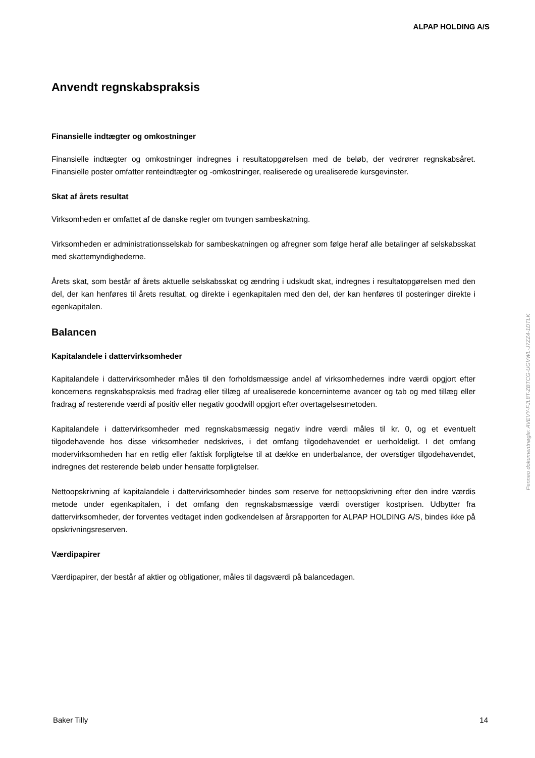ALPAP HOLDING A/S
Anvendt regnskabspraksis
Finansielle indtægter og omkostninger
Finansielle indtægter og omkostninger indregnes i resultatopgørelsen med de beløb, der vedrører regnskabsåret. Finansielle poster omfatter renteindtægter og -omkostninger, realiserede og urealiserede kursgevinster.
Skat af årets resultat
Virksomheden er omfattet af de danske regler om tvungen sambeskatning.
Virksomheden er administrationsselskab for sambeskatningen og afregner som følge heraf alle betalinger af selskabsskat med skattemyndighederne.
Årets skat, som består af årets aktuelle selskabsskat og ændring i udskudt skat, indregnes i resultatopgørelsen med den del, der kan henføres til årets resultat, og direkte i egenkapitalen med den del, der kan henføres til posteringer direkte i egenkapitalen.
Balancen
Kapitalandele i dattervirksomheder
Kapitalandele i dattervirksomheder måles til den forholdsmæssige andel af virksomhedernes indre værdi opgjort efter koncernens regnskabspraksis med fradrag eller tillæg af urealiserede koncerninterne avancer og tab og med tillæg eller fradrag af resterende værdi af positiv eller negativ goodwill opgjort efter overtagelsesmetoden.
Kapitalandele i dattervirksomheder med regnskabsmæssig negativ indre værdi måles til kr. 0, og et eventuelt tilgodehavende hos disse virksomheder nedskrives, i det omfang tilgodehavendet er uerholdeligt. I det omfang modervirksomheden har en retlig eller faktisk forpligtelse til at dække en underbalance, der overstiger tilgodehavendet, indregnes det resterende beløb under hensatte forpligtelser.
Nettoopskrivning af kapitalandele i dattervirksomheder bindes som reserve for nettoopskrivning efter den indre værdis metode under egenkapitalen, i det omfang den regnskabsmæssige værdi overstiger kostprisen. Udbytter fra dattervirksomheder, der forventes vedtaget inden godkendelsen af årsrapporten for ALPAP HOLDING A/S, bindes ikke på opskrivningsreserven.
Værdipapirer
Værdipapirer, der består af aktier og obligationer, måles til dagsværdi på balancedagen.
Penneo dokumentnøgle: AVEVY-FJL8T-ZBTCG-UGVWL-J7ZZ4-1DTLK
Baker Tilly 14